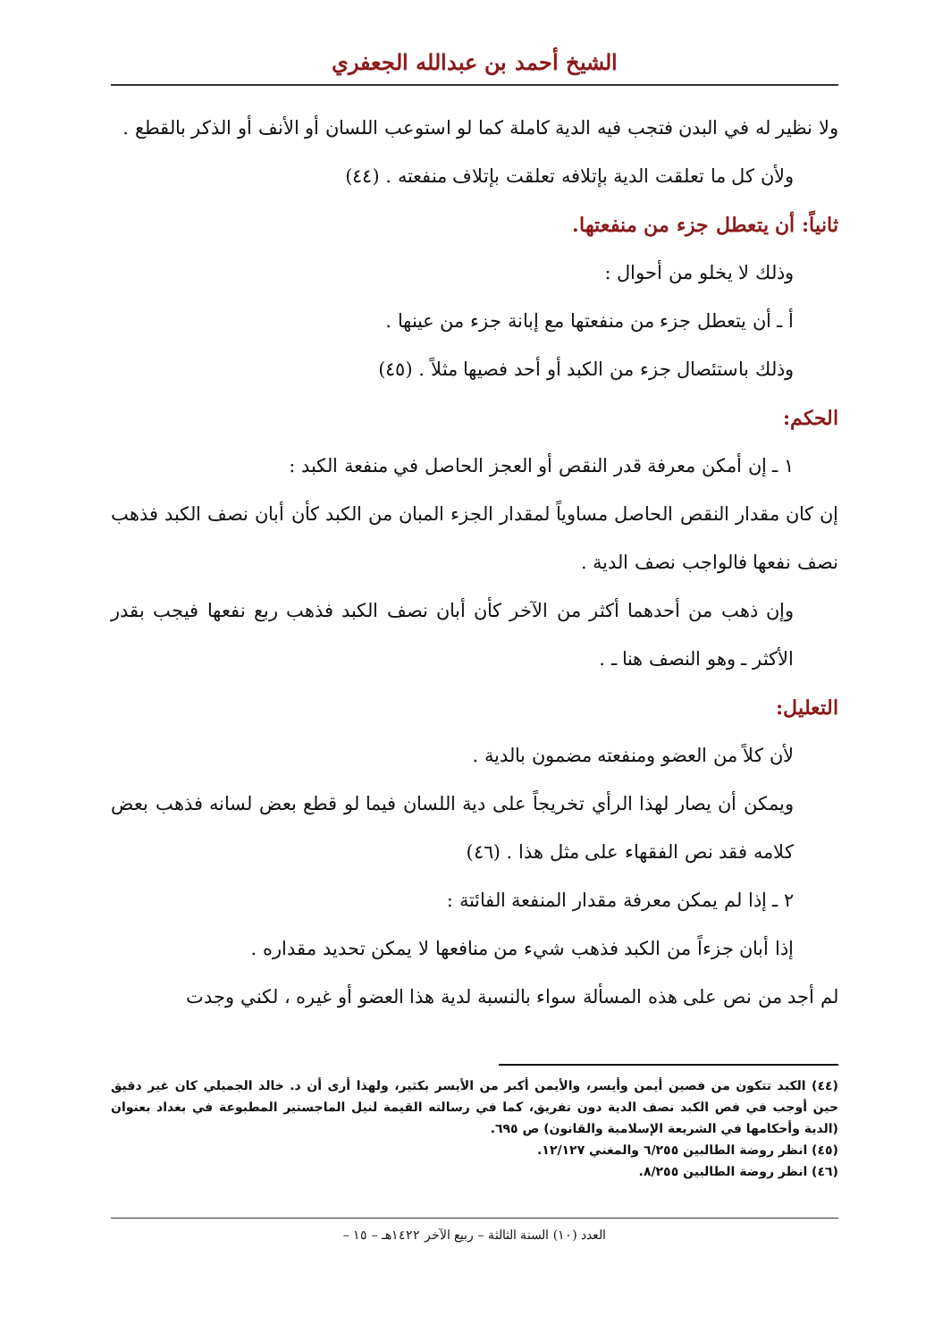الشيخ أحمد بن عبدالله الجعفري
ولا نظير له في البدن فتجب فيه الدية كاملة كما لو استوعب اللسان أو الأنف أو الذكر بالقطع .
ولأن كل ما تعلقت الدية بإتلافه تعلقت بإتلاف منفعته . (٤٤)
ثانياً: أن يتعطل جزء من منفعتها.
وذلك لا يخلو من أحوال :
أ ـ أن يتعطل جزء من منفعتها مع إبانة جزء من عينها .
وذلك باستئصال جزء من الكبد أو أحد فصيها مثلاً . (٤٥)
الحكم:
١ ـ إن أمكن معرفة قدر النقص أو العجز الحاصل في منفعة الكبد :
إن كان مقدار النقص الحاصل مساوياً لمقدار الجزء المبان من الكبد كأن أبان نصف الكبد فذهب نصف نفعها فالواجب نصف الدية .
وإن ذهب من أحدهما أكثر من الآخر كأن أبان نصف الكبد فذهب ربع نفعها فيجب بقدر الأكثر ـ وهو النصف هنا ـ .
التعليل:
لأن كلاً من العضو ومنفعته مضمون بالدية .
ويمكن أن يصار لهذا الرأي تخريجاً على دية اللسان فيما لو قطع بعض لسانه فذهب بعض كلامه فقد نص الفقهاء على مثل هذا . (٤٦)
٢ ـ إذا لم يمكن معرفة مقدار المنفعة الفائتة :
إذا أبان جزءاً من الكبد فذهب شيء من منافعها لا يمكن تحديد مقداره .
لم أجد من نص على هذه المسألة سواء بالنسبة لدية هذا العضو أو غيره ، لكني وجدت
(٤٤) الكبد تتكون من فصين أيمن وأيسر، والأيمن أكبر من الأيسر بكثير، ولهذا أرى أن د. خالد الجميلي كان غير دقيق حين أوجب في فص الكبد نصف الدية دون تفريق، كما في رسالته القيمة لنيل الماجستير المطبوعة في بغداد بعنوان (الدية وأحكامها في الشريعة الإسلامية والقانون) ص ٦٩٥.
(٤٥) انظر روضة الطالبين ٦/٢٥٥ والمغني ١٢/١٢٧.
(٤٦) انظر روضة الطالبين ٨/٢٥٥.
العدد (١٠) السنة الثالثة – ربيع الآخر ١٤٢٢هـ – ١٥ –